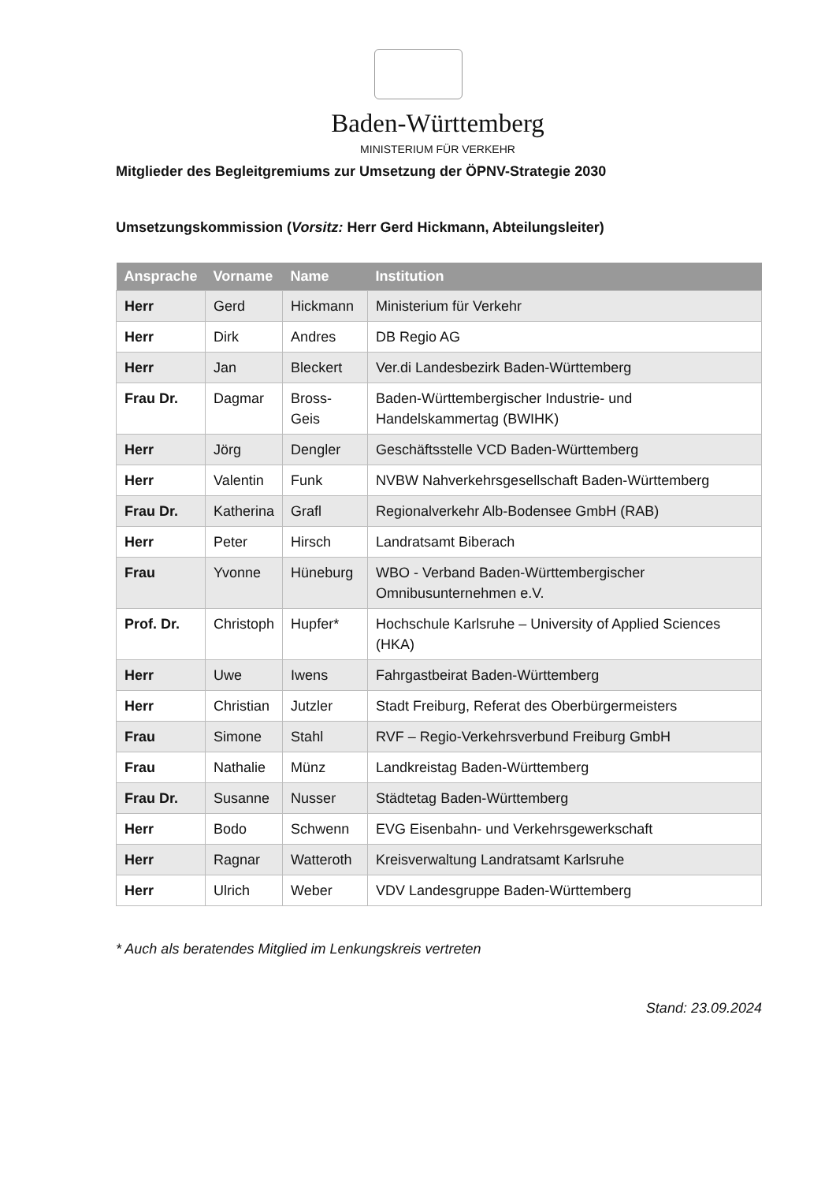Baden-Württemberg
MINISTERIUM FÜR VERKEHR
Mitglieder des Begleitgremiums zur Umsetzung der ÖPNV-Strategie 2030
Umsetzungskommission (Vorsitz: Herr Gerd Hickmann, Abteilungsleiter)
| Ansprache | Vorname | Name | Institution |
| --- | --- | --- | --- |
| Herr | Gerd | Hickmann | Ministerium für Verkehr |
| Herr | Dirk | Andres | DB Regio AG |
| Herr | Jan | Bleckert | Ver.di Landesbezirk Baden-Württemberg |
| Frau Dr. | Dagmar | Bross-Geis | Baden-Württembergischer Industrie- und Handelskammertag (BWIHK) |
| Herr | Jörg | Dengler | Geschäftsstelle VCD Baden-Württemberg |
| Herr | Valentin | Funk | NVBW Nahverkehrsgesellschaft Baden-Württemberg |
| Frau Dr. | Katherina | Grafl | Regionalverkehr Alb-Bodensee GmbH (RAB) |
| Herr | Peter | Hirsch | Landratsamt Biberach |
| Frau | Yvonne | Hüneburg | WBO - Verband Baden-Württembergischer Omnibusunternehmen e.V. |
| Prof. Dr. | Christoph | Hupfer* | Hochschule Karlsruhe – University of Applied Sciences (HKA) |
| Herr | Uwe | Iwens | Fahrgastbeirat Baden-Württemberg |
| Herr | Christian | Jutzler | Stadt Freiburg, Referat des Oberbürgermeisters |
| Frau | Simone | Stahl | RVF – Regio-Verkehrsverbund Freiburg GmbH |
| Frau | Nathalie | Münz | Landkreistag Baden-Württemberg |
| Frau Dr. | Susanne | Nusser | Städtetag Baden-Württemberg |
| Herr | Bodo | Schwenn | EVG Eisenbahn- und Verkehrsgewerkschaft |
| Herr | Ragnar | Watteroth | Kreisverwaltung Landratsamt Karlsruhe |
| Herr | Ulrich | Weber | VDV Landesgruppe Baden-Württemberg |
* Auch als beratendes Mitglied im Lenkungskreis vertreten
Stand: 23.09.2024